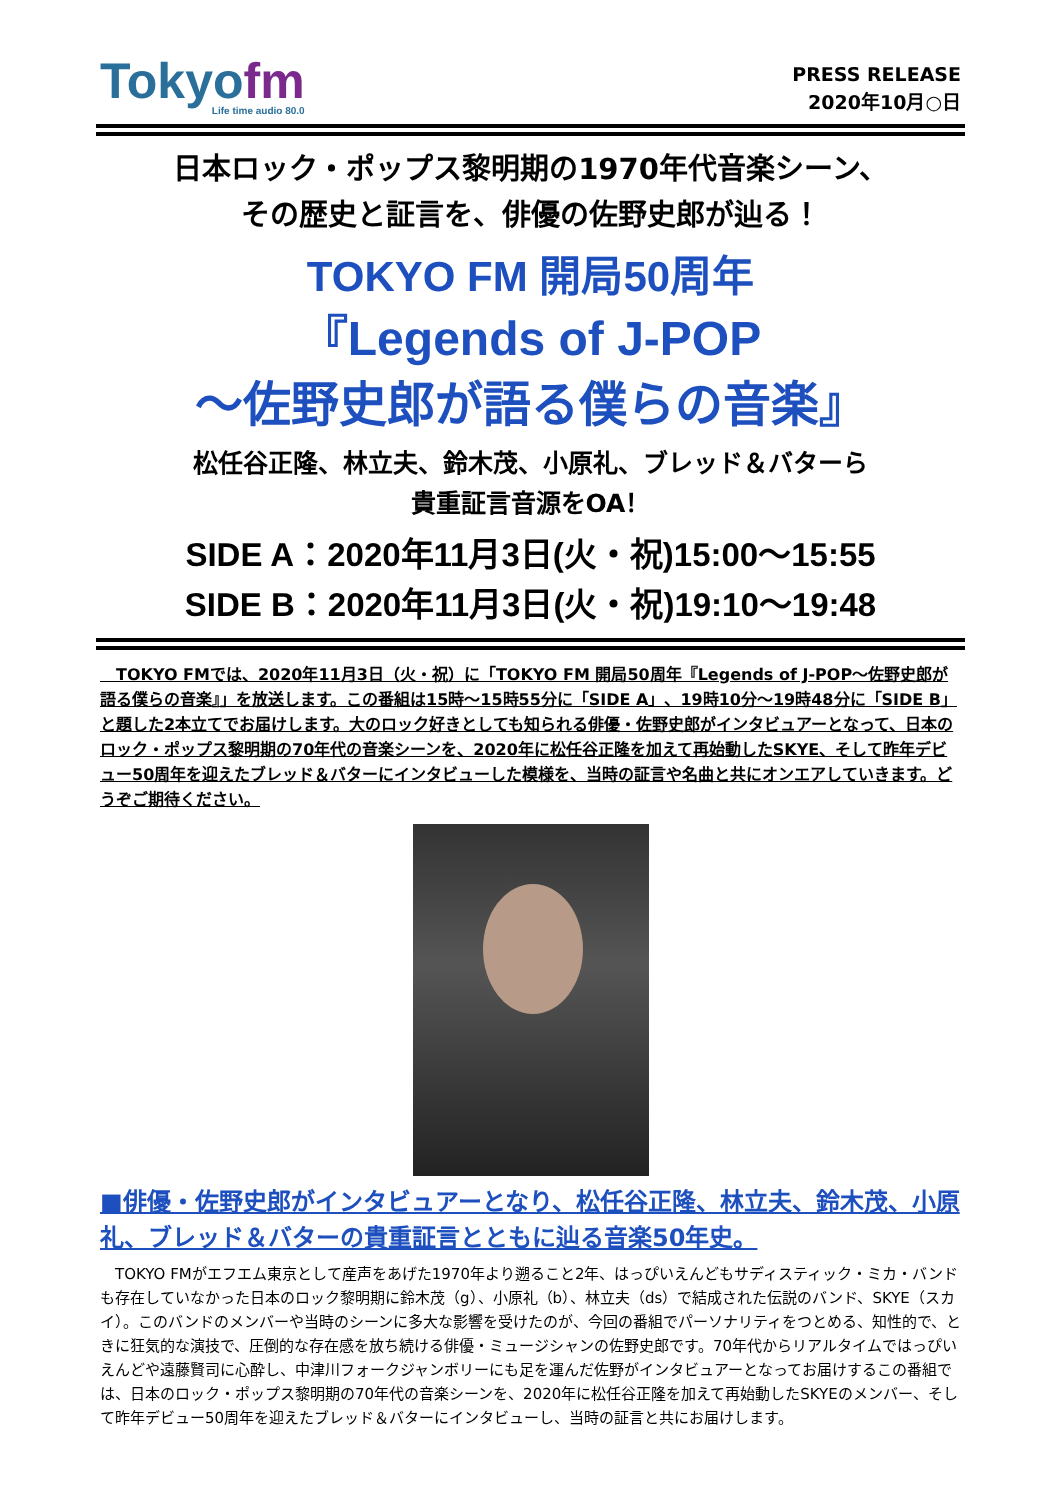Tokyofm
Life time audio 80.0
PRESS RELEASE
2020年10月○日
日本ロック・ポップス黎明期の1970年代音楽シーン、
その歴史と証言を、俳優の佐野史郎が辿る！
TOKYO FM 開局50周年
『Legends of J-POP
～佐野史郎が語る僕らの音楽』
松任谷正隆、林立夫、鈴木茂、小原礼、ブレッド＆バターら
貴重証言音源をOA！
SIDE A：2020年11月3日(火・祝)15:00～15:55
SIDE B：2020年11月3日(火・祝)19:10～19:48
　TOKYO FMでは、2020年11月3日（火・祝）に「TOKYO FM 開局50周年『Legends of J-POP～佐野史郎が語る僕らの音楽』」を放送します。この番組は15時～15時55分に「SIDE A」、19時10分～19時48分に「SIDE B」と題した2本立てでお届けします。大のロック好きとしても知られる俳優・佐野史郎がインタビュアーとなって、日本のロック・ポップス黎明期の70年代の音楽シーンを、2020年に松任谷正隆を加えて再始動したSKYE、そして昨年デビュー50周年を迎えたブレッド＆バターにインタビューした模様を、当時の証言や名曲と共にオンエアしていきます。どうぞご期待ください。
■俳優・佐野史郎がインタビュアーとなり、松任谷正隆、林立夫、鈴木茂、小原礼、ブレッド＆バターの貴重証言とともに辿る音楽50年史。
　TOKYO FMがエフエム東京として産声をあげた1970年より遡ること2年、はっぴいえんどもサディスティック・ミカ・バンドも存在していなかった日本のロック黎明期に鈴木茂（g）、小原礼（b）、林立夫（ds）で結成された伝説のバンド、SKYE（スカイ）。このバンドのメンバーや当時のシーンに多大な影響を受けたのが、今回の番組でパーソナリティをつとめる、知性的で、ときに狂気的な演技で、圧倒的な存在感を放ち続ける俳優・ミュージシャンの佐野史郎です。70年代からリアルタイムではっぴいえんどや遠藤賢司に心酔し、中津川フォークジャンボリーにも足を運んだ佐野がインタビュアーとなってお届けするこの番組では、日本のロック・ポップス黎明期の70年代の音楽シーンを、2020年に松任谷正隆を加えて再始動したSKYEのメンバー、そして昨年デビュー50周年を迎えたブレッド＆バターにインタビューし、当時の証言と共にお届けします。